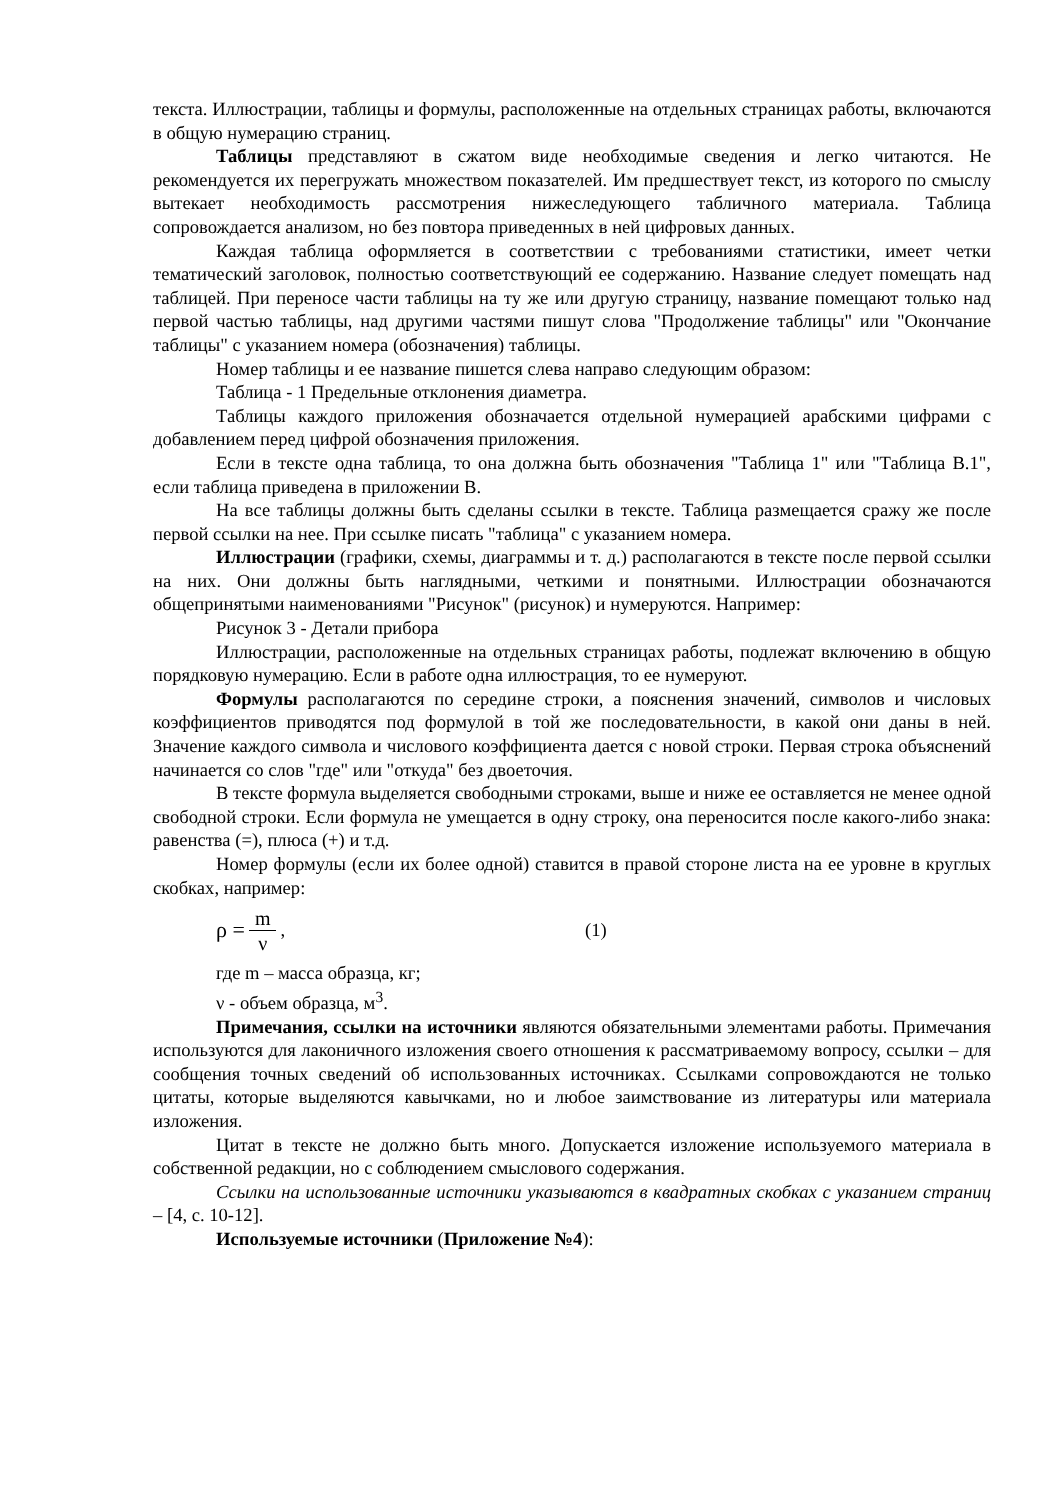текста. Иллюстрации, таблицы и формулы, расположенные на отдельных страницах работы, включаются в общую нумерацию страниц.
Таблицы представляют в сжатом виде необходимые сведения и легко читаются. Не рекомендуется их перегружать множеством показателей. Им предшествует текст, из которого по смыслу вытекает необходимость рассмотрения нижеследующего табличного материала. Таблица сопровождается анализом, но без повтора приведенных в ней цифровых данных.
Каждая таблица оформляется в соответствии с требованиями статистики, имеет четки тематический заголовок, полностью соответствующий ее содержанию. Название следует помещать над таблицей. При переносе части таблицы на ту же или другую страницу, название помещают только над первой частью таблицы, над другими частями пишут слова "Продолжение таблицы" или "Окончание таблицы" с указанием номера (обозначения) таблицы.
Номер таблицы и ее название пишется слева направо следующим образом:
Таблица - 1 Предельные отклонения диаметра.
Таблицы каждого приложения обозначается отдельной нумерацией арабскими цифрами с добавлением перед цифрой обозначения приложения.
Если в тексте одна таблица, то она должна быть обозначения "Таблица 1" или "Таблица В.1", если таблица приведена в приложении В.
На все таблицы должны быть сделаны ссылки в тексте. Таблица размещается сражу же после первой ссылки на нее. При ссылке писать "таблица" с указанием номера.
Иллюстрации (графики, схемы, диаграммы и т. д.) располагаются в тексте после первой ссылки на них. Они должны быть наглядными, четкими и понятными. Иллюстрации обозначаются общепринятыми наименованиями "Рисунок" (рисунок) и нумеруются. Например:
Рисунок 3 - Детали прибора
Иллюстрации, расположенные на отдельных страницах работы, подлежат включению в общую порядковую нумерацию. Если в работе одна иллюстрация, то ее нумеруют.
Формулы располагаются по середине строки, а пояснения значений, символов и числовых коэффициентов приводятся под формулой в той же последовательности, в какой они даны в ней. Значение каждого символа и числового коэффициента дается с новой строки. Первая строка объяснений начинается со слов "где" или "откуда" без двоеточия.
В тексте формула выделяется свободными строками, выше и ниже ее оставляется не менее одной свободной строки. Если формула не умещается в одну строку, она переносится после какого-либо знака: равенства (=), плюса (+) и т.д.
Номер формулы (если их более одной) ставится в правой стороне листа на ее уровне в круглых скобках, например:
ρ = m ν, (1)
где m – масса образца, кг;
ν - объем образца, м<sup>3</sup>.
Примечания, ссылки на источники являются обязательными элементами работы. Примечания используются для лаконичного изложения своего отношения к рассматриваемому вопросу, ссылки – для сообщения точных сведений об использованных источниках. Ссылками сопровождаются не только цитаты, которые выделяются кавычками, но и любое заимствование из литературы или материала изложения.
Цитат в тексте не должно быть много. Допускается изложение используемого материала в собственной редакции, но с соблюдением смыслового содержания.
Ссылки на использованные источники указываются в квадратных скобках с указанием страниц – [4, с. 10-12].
Используемые источники (Приложение №4):